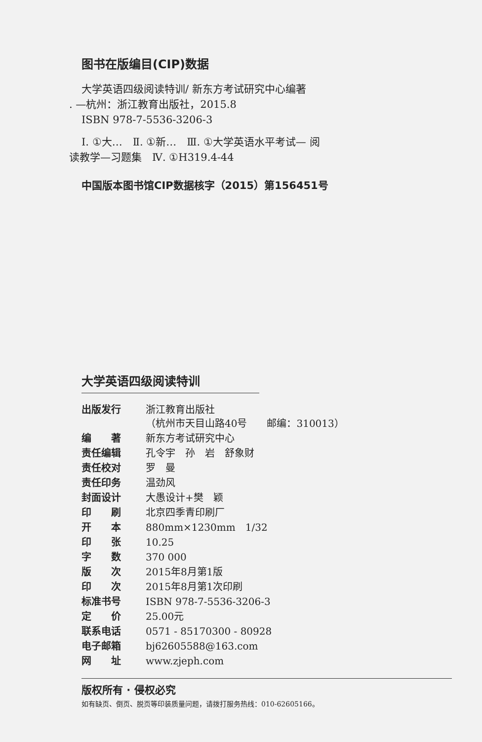图书在版编目(CIP)数据
大学英语四级阅读特训/ 新东方考试研究中心编著
. —杭州：浙江教育出版社，2015.8
ISBN 978-7-5536-3206-3
Ⅰ. ①大…　Ⅱ. ①新…　Ⅲ. ①大学英语水平考试— 阅
读教学—习题集　Ⅳ. ①H319.4-44
中国版本图书馆CIP数据核字（2015）第156451号
大学英语四级阅读特训
| 出版发行 | 浙江教育出版社 （杭州市天目山路40号 邮编：310013） |
| 编 著 | 新东方考试研究中心 |
| 责任编辑 | 孔令宇 孙 岩 舒象财 |
| 责任校对 | 罗 曼 |
| 责任印务 | 温劲风 |
| 封面设计 | 大愚设计+樊 颖 |
| 印 刷 | 北京四季青印刷厂 |
| 开 本 | 880mm×1230mm 1/32 |
| 印 张 | 10.25 |
| 字 数 | 370 000 |
| 版 次 | 2015年8月第1版 |
| 印 次 | 2015年8月第1次印刷 |
| 标准书号 | ISBN 978-7-5536-3206-3 |
| 定 价 | 25.00元 |
| 联系电话 | 0571 - 85170300 - 80928 |
| 电子邮箱 | bj62605588@163.com |
| 网 址 | www.zjeph.com |
版权所有 · 侵权必究
如有缺页、倒页、脱页等印装质量问题，请拨打服务热线：010-62605166。